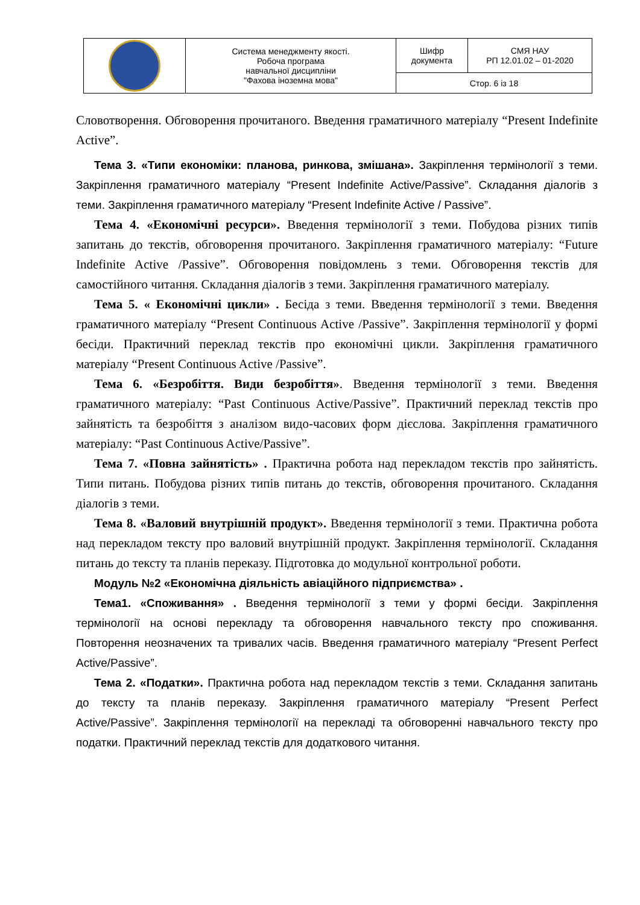| | Система менеджменту якості. Робоча програма навчальної дисципліни "Фахова іноземна мова" | Шифр документа | СМЯ НАУ РП 12.01.02 – 01-2020 |
| | | Стор. 6 із 18 | |
Словотворення. Обговорення прочитаного. Введення граматичного матеріалу “Present Indefinite Active”.
Тема 3. «Типи економіки: планова, ринкова, змішана». Закріплення термінології з теми. Закріплення граматичного матеріалу “Present Indefinite Active/Passive”. Складання діалогів з теми. Закріплення граматичного матеріалу “Present Indefinite Active / Passive”.
Тема 4. «Економічні ресурси». Введення термінології з теми. Побудова різних типів запитань до текстів, обговорення прочитаного. Закріплення граматичного матеріалу: “Future Indefinite Active /Passive”. Обговорення повідомлень з теми. Обговорення текстів для самостійного читання. Складання діалогів з теми. Закріплення граматичного матеріалу.
Тема 5. « Економічні цикли» . Бесіда з теми. Введення термінології з теми. Введення граматичного матеріалу “Present Continuous Active /Passive”. Закріплення термінології у формі бесіди. Практичний переклад текстів про економічні цикли. Закріплення граматичного матеріалу “Present Continuous Active /Passive”.
Тема 6. «Безробіття. Види безробіття». Введення термінології з теми. Введення граматичного матеріалу: “Past Continuous Active/Passive”. Практичний переклад текстів про зайнятість та безробіття з аналізом видо-часових форм дієслова. Закріплення граматичного матеріалу: “Past Continuous Active/Passive”.
Тема 7. «Повна зайнятість» . Практична робота над перекладом текстів про зайнятість. Типи питань. Побудова різних типів питань до текстів, обговорення прочитаного. Складання діалогів з теми.
Тема 8. «Валовий внутрішній продукт». Введення термінології з теми. Практична робота над перекладом тексту про валовий внутрішній продукт. Закріплення термінології. Складання питань до тексту та планів переказу. Підготовка до модульної контрольної роботи.
Модуль №2 «Економічна діяльність авіаційного підприємства» .
Тема1. «Споживання» . Введення термінології з теми у формі бесіди. Закріплення термінології на основі перекладу та обговорення навчального тексту про споживання. Повторення неозначених та тривалих часів. Введення граматичного матеріалу “Present Perfect Active/Passive”.
Тема 2. «Податки». Практична робота над перекладом текстів з теми. Складання запитань до тексту та планів переказу. Закріплення граматичного матеріалу “Present Perfect Active/Passive”. Закріплення термінології на перекладі та обговоренні навчального тексту про податки. Практичний переклад текстів для додаткового читання.